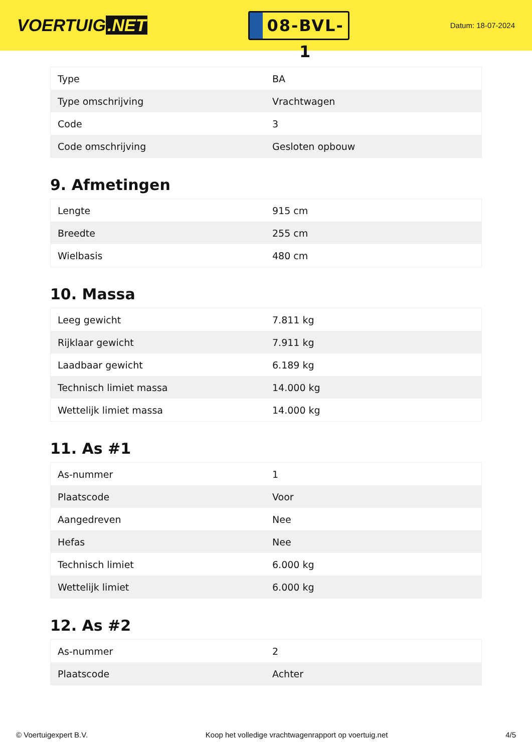VOERTUIG.NET
08-BVL-1
Datum: 18-07-2024
| Type | BA |
| Type omschrijving | Vrachtwagen |
| Code | 3 |
| Code omschrijving | Gesloten opbouw |
9. Afmetingen
| Lengte | 915 cm |
| Breedte | 255 cm |
| Wielbasis | 480 cm |
10. Massa
| Leeg gewicht | 7.811 kg |
| Rijklaar gewicht | 7.911 kg |
| Laadbaar gewicht | 6.189 kg |
| Technisch limiet massa | 14.000 kg |
| Wettelijk limiet massa | 14.000 kg |
11. As #1
| As-nummer | 1 |
| Plaatscode | Voor |
| Aangedreven | Nee |
| Hefas | Nee |
| Technisch limiet | 6.000 kg |
| Wettelijk limiet | 6.000 kg |
12. As #2
| As-nummer | 2 |
| Plaatscode | Achter |
© Voertuigexpert B.V. Koop het volledige vrachtwagenrapport op voertuig.net 4/5